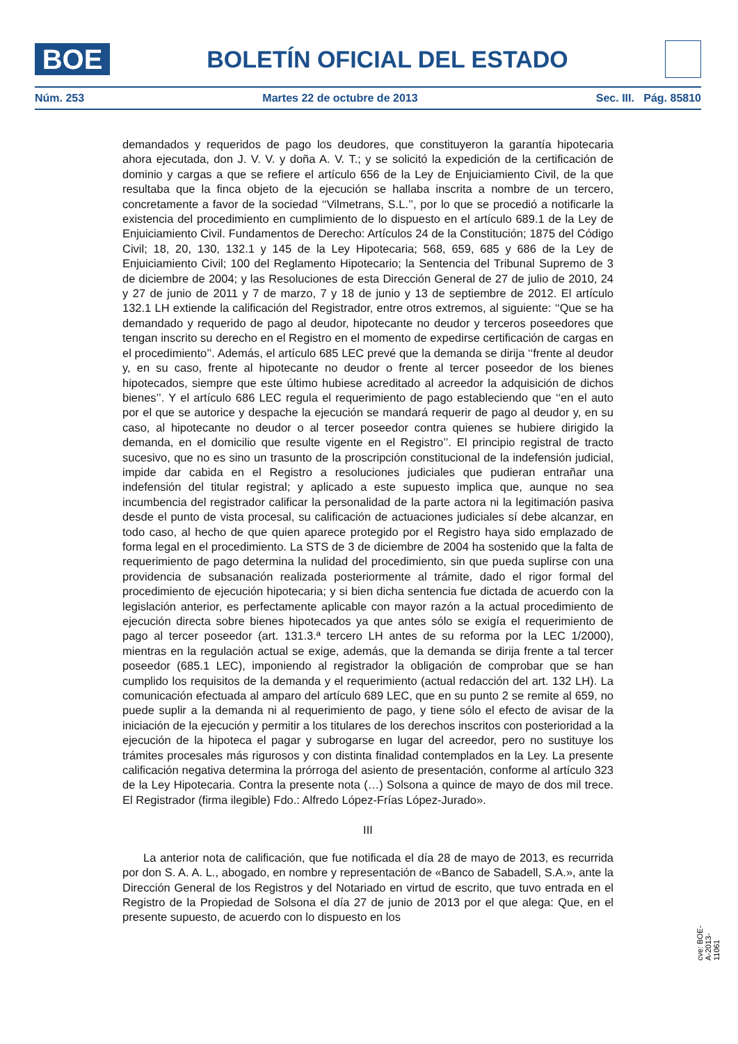BOE
BOLETÍN OFICIAL DEL ESTADO
Núm. 253 Martes 22 de octubre de 2013 Sec. III. Pág. 85810
demandados y requeridos de pago los deudores, que constituyeron la garantía hipotecaria ahora ejecutada, don J. V. V. y doña A. V. T.; y se solicitó la expedición de la certificación de dominio y cargas a que se refiere el artículo 656 de la Ley de Enjuiciamiento Civil, de la que resultaba que la finca objeto de la ejecución se hallaba inscrita a nombre de un tercero, concretamente a favor de la sociedad ‘‘Vilmetrans, S.L.’’, por lo que se procedió a notificarle la existencia del procedimiento en cumplimiento de lo dispuesto en el artículo 689.1 de la Ley de Enjuiciamiento Civil. Fundamentos de Derecho: Artículos 24 de la Constitución; 1875 del Código Civil; 18, 20, 130, 132.1 y 145 de la Ley Hipotecaria; 568, 659, 685 y 686 de la Ley de Enjuiciamiento Civil; 100 del Reglamento Hipotecario; la Sentencia del Tribunal Supremo de 3 de diciembre de 2004; y las Resoluciones de esta Dirección General de 27 de julio de 2010, 24 y 27 de junio de 2011 y 7 de marzo, 7 y 18 de junio y 13 de septiembre de 2012. El artículo 132.1 LH extiende la calificación del Registrador, entre otros extremos, al siguiente: ‘‘Que se ha demandado y requerido de pago al deudor, hipotecante no deudor y terceros poseedores que tengan inscrito su derecho en el Registro en el momento de expedirse certificación de cargas en el procedimiento’’. Además, el artículo 685 LEC prevé que la demanda se dirija ‘‘frente al deudor y, en su caso, frente al hipotecante no deudor o frente al tercer poseedor de los bienes hipotecados, siempre que este último hubiese acreditado al acreedor la adquisición de dichos bienes’’. Y el artículo 686 LEC regula el requerimiento de pago estableciendo que ‘‘en el auto por el que se autorice y despache la ejecución se mandará requerir de pago al deudor y, en su caso, al hipotecante no deudor o al tercer poseedor contra quienes se hubiere dirigido la demanda, en el domicilio que resulte vigente en el Registro’’. El principio registral de tracto sucesivo, que no es sino un trasunto de la proscripción constitucional de la indefensión judicial, impide dar cabida en el Registro a resoluciones judiciales que pudieran entrañar una indefensión del titular registral; y aplicado a este supuesto implica que, aunque no sea incumbencia del registrador calificar la personalidad de la parte actora ni la legitimación pasiva desde el punto de vista procesal, su calificación de actuaciones judiciales sí debe alcanzar, en todo caso, al hecho de que quien aparece protegido por el Registro haya sido emplazado de forma legal en el procedimiento. La STS de 3 de diciembre de 2004 ha sostenido que la falta de requerimiento de pago determina la nulidad del procedimiento, sin que pueda suplirse con una providencia de subsanación realizada posteriormente al trámite, dado el rigor formal del procedimiento de ejecución hipotecaria; y si bien dicha sentencia fue dictada de acuerdo con la legislación anterior, es perfectamente aplicable con mayor razón a la actual procedimiento de ejecución directa sobre bienes hipotecados ya que antes sólo se exigía el requerimiento de pago al tercer poseedor (art. 131.3.ª tercero LH antes de su reforma por la LEC 1/2000), mientras en la regulación actual se exige, además, que la demanda se dirija frente a tal tercer poseedor (685.1 LEC), imponiendo al registrador la obligación de comprobar que se han cumplido los requisitos de la demanda y el requerimiento (actual redacción del art. 132 LH). La comunicación efectuada al amparo del artículo 689 LEC, que en su punto 2 se remite al 659, no puede suplir a la demanda ni al requerimiento de pago, y tiene sólo el efecto de avisar de la iniciación de la ejecución y permitir a los titulares de los derechos inscritos con posterioridad a la ejecución de la hipoteca el pagar y subrogarse en lugar del acreedor, pero no sustituye los trámites procesales más rigurosos y con distinta finalidad contemplados en la Ley. La presente calificación negativa determina la prórroga del asiento de presentación, conforme al artículo 323 de la Ley Hipotecaria. Contra la presente nota (…) Solsona a quince de mayo de dos mil trece. El Registrador (firma ilegible) Fdo.: Alfredo López-Frías López-Jurado».
III
La anterior nota de calificación, que fue notificada el día 28 de mayo de 2013, es recurrida por don S. A. A. L., abogado, en nombre y representación de «Banco de Sabadell, S.A.», ante la Dirección General de los Registros y del Notariado en virtud de escrito, que tuvo entrada en el Registro de la Propiedad de Solsona el día 27 de junio de 2013 por el que alega: Que, en el presente supuesto, de acuerdo con lo dispuesto en los
cve: BOE-A-2013-11061